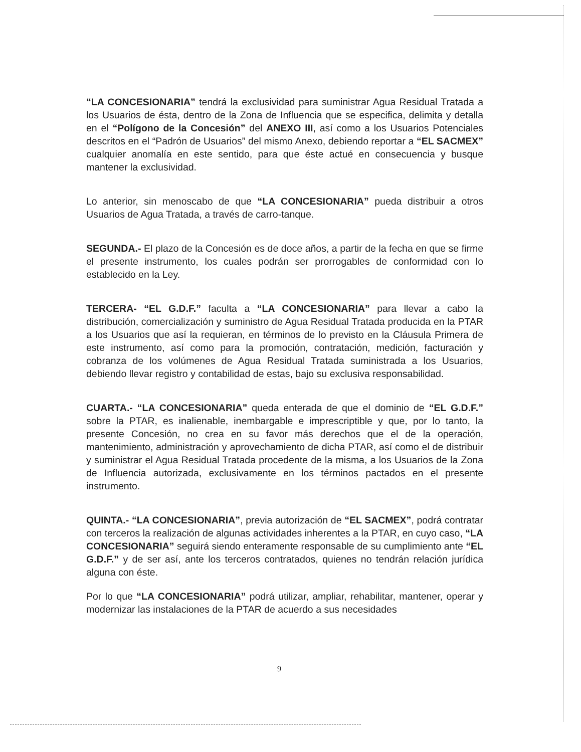“LA CONCESIONARIA” tendrá la exclusividad para suministrar Agua Residual Tratada a los Usuarios de ésta, dentro de la Zona de Influencia que se especifica, delimita y detalla en el “Polígono de la Concesión” del ANEXO III, así como a los Usuarios Potenciales descritos en el “Padrón de Usuarios” del mismo Anexo, debiendo reportar a “EL SACMEX” cualquier anomalía en este sentido, para que éste actué en consecuencia y busque mantener la exclusividad.
Lo anterior, sin menoscabo de que “LA CONCESIONARIA” pueda distribuir a otros Usuarios de Agua Tratada, a través de carro-tanque.
SEGUNDA.- El plazo de la Concesión es de doce años, a partir de la fecha en que se firme el presente instrumento, los cuales podrán ser prorrogables de conformidad con lo establecido en la Ley.
TERCERA- “EL G.D.F.” faculta a “LA CONCESIONARIA” para llevar a cabo la distribución, comercialización y suministro de Agua Residual Tratada producida en la PTAR a los Usuarios que así la requieran, en términos de lo previsto en la Cláusula Primera de este instrumento, así como para la promoción, contratación, medición, facturación y cobranza de los volúmenes de Agua Residual Tratada suministrada a los Usuarios, debiendo llevar registro y contabilidad de estas, bajo su exclusiva responsabilidad.
CUARTA.- “LA CONCESIONARIA” queda enterada de que el dominio de “EL G.D.F.” sobre la PTAR, es inalienable, inembargable e imprescriptible y que, por lo tanto, la presente Concesión, no crea en su favor más derechos que el de la operación, mantenimiento, administración y aprovechamiento de dicha PTAR, así como el de distribuir y suministrar el Agua Residual Tratada procedente de la misma, a los Usuarios de la Zona de Influencia autorizada, exclusivamente en los términos pactados en el presente instrumento.
QUINTA.- “LA CONCESIONARIA”, previa autorización de “EL SACMEX”, podrá contratar con terceros la realización de algunas actividades inherentes a la PTAR, en cuyo caso, “LA CONCESIONARIA” seguirá siendo enteramente responsable de su cumplimiento ante “EL G.D.F.” y de ser así, ante los terceros contratados, quienes no tendrán relación jurídica alguna con éste.
Por lo que “LA CONCESIONARIA” podrá utilizar, ampliar, rehabilitar, mantener, operar y modernizar las instalaciones de la PTAR de acuerdo a sus necesidades
9